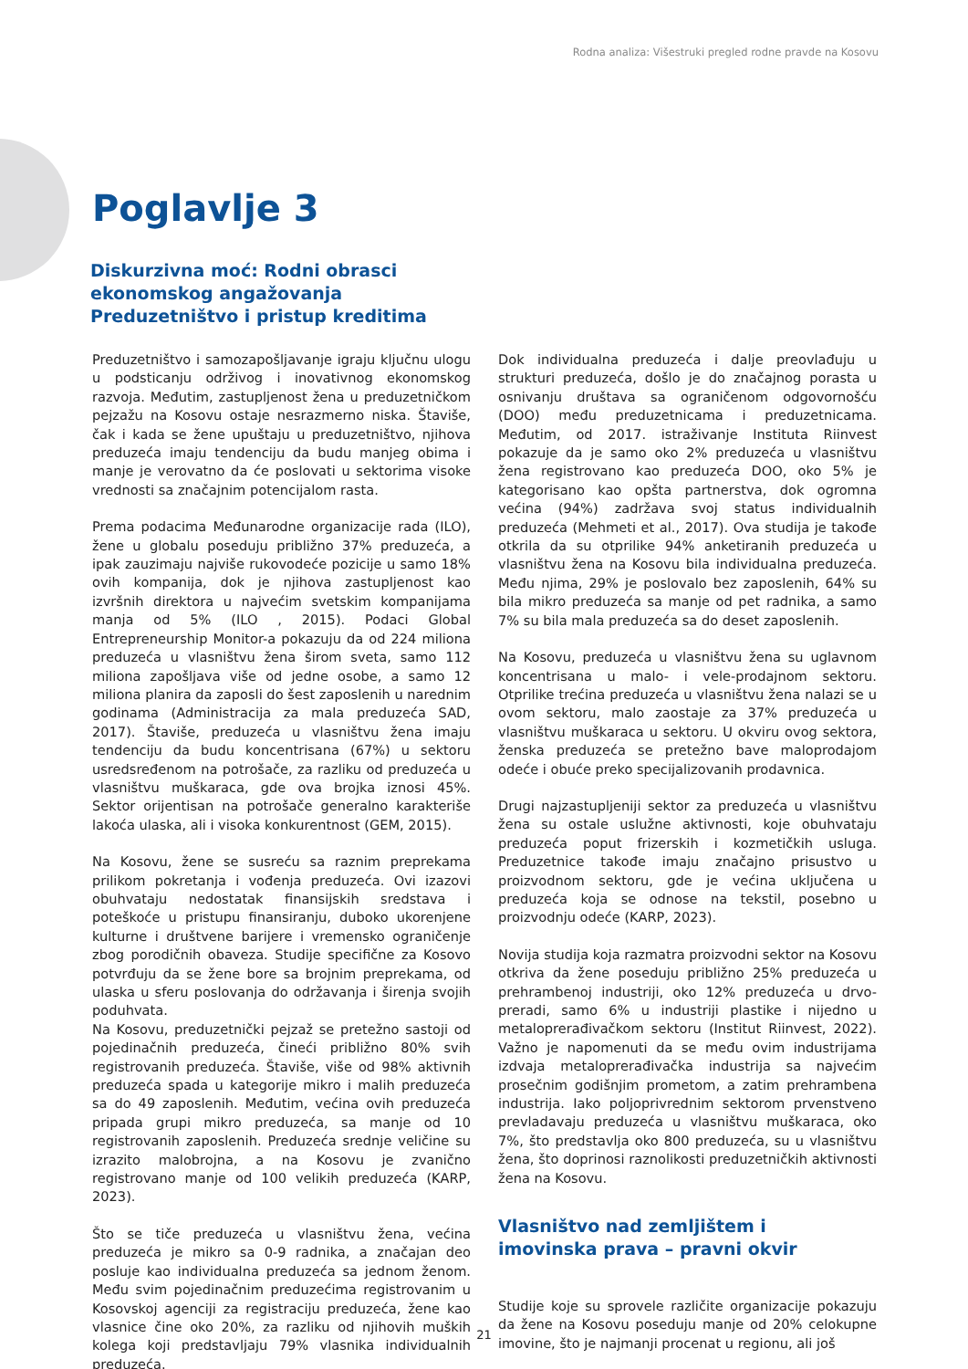Rodna analiza: Višestruki pregled rodne pravde na Kosovu
Poglavlje 3
Diskurzivna moć: Rodni obrasci
ekonomskog angažovanja
Preduzetništvo i pristup kreditima
Preduzetništvo i samozapošljavanje igraju ključnu ulogu u podsticanju održivog i inovativnog ekonomskog razvoja. Međutim, zastupljenost žena u preduzetničkom pejzažu na Kosovu ostaje nesrazmerno niska. Štaviše, čak i kada se žene upuštaju u preduzetništvo, njihova preduzeća imaju tendenciju da budu manjeg obima i manje je verovatno da će poslovati u sektorima visoke vrednosti sa značajnim potencijalom rasta.
Prema podacima Međunarodne organizacije rada (ILO), žene u globalu poseduju približno 37% preduzeća, a ipak zauzimaju najviše rukovodeće pozicije u samo 18% ovih kompanija, dok je njihova zastupljenost kao izvršnih direktora u najvećim svetskim kompanijama manja od 5% (ILO , 2015). Podaci Global Entrepreneurship Monitor-a pokazuju da od 224 miliona preduzeća u vlasništvu žena širom sveta, samo 112 miliona zapošljava više od jedne osobe, a samo 12 miliona planira da zaposli do šest zaposlenih u narednim godinama (Administracija za mala preduzeća SAD, 2017). Štaviše, preduzeća u vlasništvu žena imaju tendenciju da budu koncentrisana (67%) u sektoru usredsređenom na potrošače, za razliku od preduzeća u vlasništvu muškaraca, gde ova brojka iznosi 45%. Sektor orijentisan na potrošače generalno karakteriše lakoća ulaska, ali i visoka konkurentnost (GEM, 2015).
Na Kosovu, žene se susreću sa raznim preprekama prilikom pokretanja i vođenja preduzeća. Ovi izazovi obuhvataju nedostatak finansijskih sredstava i poteškoće u pristupu finansiranju, duboko ukorenjene kulturne i društvene barijere i vremensko ograničenje zbog porodičnih obaveza. Studije specifične za Kosovo potvrđuju da se žene bore sa brojnim preprekama, od ulaska u sferu poslovanja do održavanja i širenja svojih poduhvata.
Na Kosovu, preduzetnički pejzaž se pretežno sastoji od pojedinačnih preduzeća, čineći približno 80% svih registrovanih preduzeća. Štaviše, više od 98% aktivnih preduzeća spada u kategorije mikro i malih preduzeća sa do 49 zaposlenih. Međutim, većina ovih preduzeća pripada grupi mikro preduzeća, sa manje od 10 registrovanih zaposlenih. Preduzeća srednje veličine su izrazito malobrojna, a na Kosovu je zvanično registrovano manje od 100 velikih preduzeća (KARP, 2023).
Što se tiče preduzeća u vlasništvu žena, većina preduzeća je mikro sa 0-9 radnika, a značajan deo posluje kao individualna preduzeća sa jednom ženom. Među svim pojedinačnim preduzećima registrovanim u Kosovskoj agenciji za registraciju preduzeća, žene kao vlasnice čine oko 20%, za razliku od njihovih muških kolega koji predstavljaju 79% vlasnika individualnih preduzeća.
Dok individualna preduzeća i dalje preovlađuju u strukturi preduzeća, došlo je do značajnog porasta u osnivanju društava sa ograničenom odgovornošću (DOO) među preduzetnicama i preduzetnicama. Međutim, od 2017. istraživanje Instituta Riinvest pokazuje da je samo oko 2% preduzeća u vlasništvu žena registrovano kao preduzeća DOO, oko 5% je kategorisano kao opšta partnerstva, dok ogromna većina (94%) zadržava svoj status individualnih preduzeća (Mehmeti et al., 2017). Ova studija je takođe otkrila da su otprilike 94% anketiranih preduzeća u vlasništvu žena na Kosovu bila individualna preduzeća. Među njima, 29% je poslovalo bez zaposlenih, 64% su bila mikro preduzeća sa manje od pet radnika, a samo 7% su bila mala preduzeća sa do deset zaposlenih.
Na Kosovu, preduzeća u vlasništvu žena su uglavnom koncentrisana u malo- i vele-prodajnom sektoru. Otprilike trećina preduzeća u vlasništvu žena nalazi se u ovom sektoru, malo zaostaje za 37% preduzeća u vlasništvu muškaraca u sektoru. U okviru ovog sektora, ženska preduzeća se pretežno bave maloprodajom odeće i obuće preko specijalizovanih prodavnica.
Drugi najzastupljeniji sektor za preduzeća u vlasništvu žena su ostale uslužne aktivnosti, koje obuhvataju preduzeća poput frizerskih i kozmetičkih usluga. Preduzetnice takođe imaju značajno prisustvo u proizvodnom sektoru, gde je većina uključena u preduzeća koja se odnose na tekstil, posebno u proizvodnju odeće (KARP, 2023).
Novija studija koja razmatra proizvodni sektor na Kosovu otkriva da žene poseduju približno 25% preduzeća u prehrambenoj industriji, oko 12% preduzeća u drvo-preradi, samo 6% u industriji plastike i nijedno u metaloprerađivačkom sektoru (Institut Riinvest, 2022). Važno je napomenuti da se među ovim industrijama izdvaja metaloprerađivačka industrija sa najvećim prosečnim godišnjim prometom, a zatim prehrambena industrija. Iako poljoprivrednim sektorom prvenstveno prevladavaju preduzeća u vlasništvu muškaraca, oko 7%, što predstavlja oko 800 preduzeća, su u vlasništvu žena, što doprinosi raznolikosti preduzetničkih aktivnosti žena na Kosovu.
Vlasništvo nad zemljištem i
imovinska prava – pravni okvir
Studije koje su sprovele različite organizacije pokazuju da žene na Kosovu poseduju manje od 20% celokupne imovine, što je najmanji procenat u regionu, ali još
21